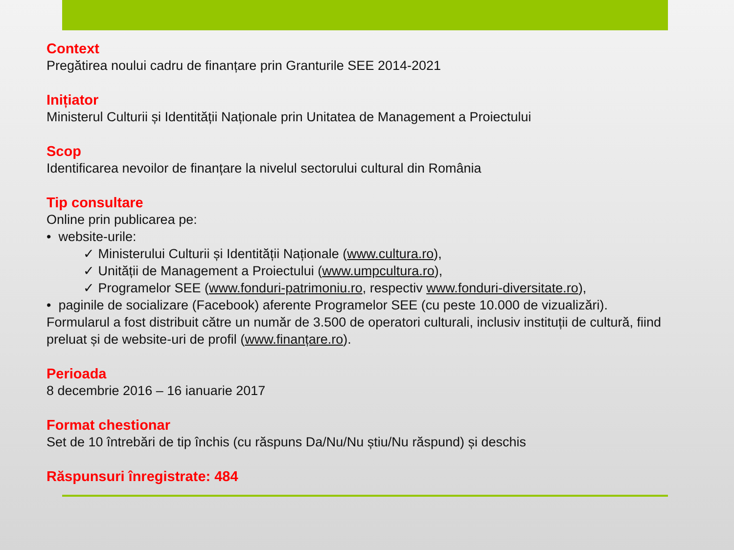Context
Pregătirea noului cadru de finanțare prin Granturile SEE 2014-2021
Inițiator
Ministerul Culturii și Identității Naționale prin Unitatea de Management a Proiectului
Scop
Identificarea nevoilor de finanțare la nivelul sectorului cultural din România
Tip consultare
Online prin publicarea pe:
• website-urile:
✓ Ministerului Culturii și Identității Naționale (www.cultura.ro),
✓ Unității de Management a Proiectului (www.umpcultura.ro),
✓ Programelor SEE (www.fonduri-patrimoniu.ro, respectiv www.fonduri-diversitate.ro),
• paginile de socializare (Facebook) aferente Programelor SEE (cu peste 10.000 de vizualizări).
Formularul a fost distribuit către un număr de 3.500 de operatori culturali, inclusiv instituții de cultură, fiind preluat și de website-uri de profil (www.finanțare.ro).
Perioada
8 decembrie 2016 – 16 ianuarie 2017
Format chestionar
Set de 10 întrebări de tip închis (cu răspuns Da/Nu/Nu știu/Nu răspund) și deschis
Răspunsuri înregistrate: 484